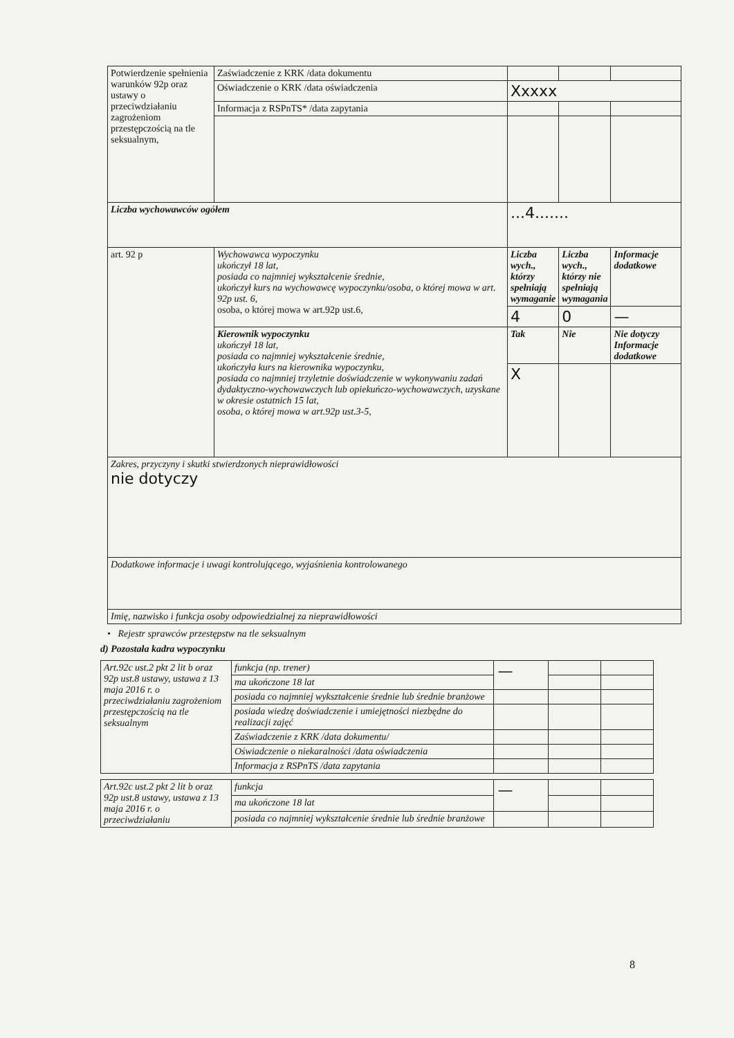| Potwierdzenie spełnienia warunków 92p oraz ustawy o przeciwdziałaniu zagrożeniom przestępczością na tle seksualnym, | Zaświadczenie z KRK /data dokumentu | | | |
| | Oświadczenie o KRK /data oświadczenia | Xxxxx | | |
| | Informacja z RSPnTS* /data zapytania | | | |
| Liczba wychowawców ogółem | | ...4....... | | |
| art. 92 p | Wychowawca wypoczynku ukończył 18 lat, posiada co najmniej wykształcenie średnie, ukończył kurs na wychowawcę wypoczynku/osoba, o której mowa w art. 92p ust. 6, osoba, o której mowa w art.92p ust.6, | Liczba wych., którzy spełniają wymaganie | Liczba wych., którzy nie spełniają wymagania | Informacje dodatkowe |
| | | 4 | 0 | — |
| | Kierownik wypoczynku ukończył 18 lat, posiada co najmniej wykształcenie średnie, ukończyła kurs na kierownika wypoczynku, posiada co najmniej trzyletnie doświadczenie w wykonywaniu zadań dydaktyczno-wychowawczych lub opiekuńczo-wychowawczych, uzyskane w okresie ostatnich 15 lat, osoba, o której mowa w art.92p ust.3-5, | Tak | Nie | Nie dotyczy Informacje dodatkowe |
| | | X | | |
| Zakres, przyczyny i skutki stwierdzonych nieprawidłowości nie dotyczy | | | | |
| Dodatkowe informacje i uwagi kontrolującego, wyjaśnienia kontrolowanego | | | | |
| Imię, nazwisko i funkcja osoby odpowiedzialnej za nieprawidłowości | | | | |
• Rejestr sprawców przestępstw na tle seksualnym
d) Pozostała kadra wypoczynku
| Art.92c ust.2 pkt 2 lit b oraz 92p ust.8 ustawy, ustawa z 13 maja 2016 r. o przeciwdziałaniu zagrożeniom przestępczością na tle seksualnym | funkcja (np. trener) | — | | |
| | ma ukończone 18 lat | | | |
| | posiada co najmniej wykształcenie średnie lub średnie branżowe | | | |
| | posiada wiedzę doświadczenie i umiejętności niezbędne do realizacji zajęć | | | |
| | Zaświadczenie z KRK /data dokumentu/ | | | |
| | Oświadczenie o niekaralności /data oświadczenia | | | |
| | Informacja z RSPnTS /data zapytania | | | |
| Art.92c ust.2 pkt 2 lit b oraz 92p ust.8 ustawy, ustawa z 13 maja 2016 r. o przeciwdziałaniu | funkcja | — | | |
| | ma ukończone 18 lat | | | |
| | posiada co najmniej wykształcenie średnie lub średnie branżowe | | | |
8